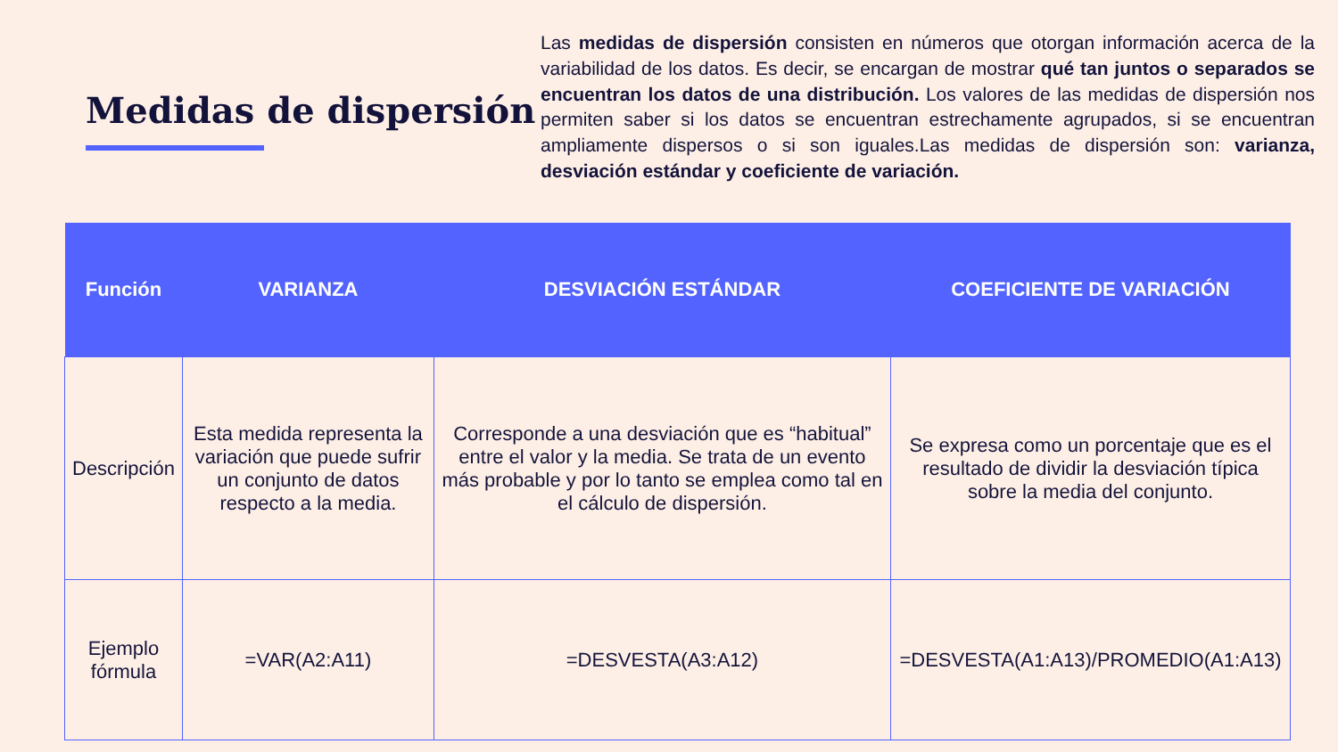Medidas de dispersión
Las medidas de dispersión consisten en números que otorgan información acerca de la variabilidad de los datos. Es decir, se encargan de mostrar qué tan juntos o separados se encuentran los datos de una distribución. Los valores de las medidas de dispersión nos permiten saber si los datos se encuentran estrechamente agrupados, si se encuentran ampliamente dispersos o si son iguales.Las medidas de dispersión son: varianza, desviación estándar y coeficiente de variación.
| Función | VARIANZA | DESVIACIÓN ESTÁNDAR | COEFICIENTE DE VARIACIÓN |
| --- | --- | --- | --- |
| Descripción | Esta medida representa la variación que puede sufrir un conjunto de datos respecto a la media. | Corresponde a una desviación que es “habitual” entre el valor y la media. Se trata de un evento más probable y por lo tanto se emplea como tal en el cálculo de dispersión. | Se expresa como un porcentaje que es el resultado de dividir la desviación típica sobre la media del conjunto. |
| Ejemplo fórmula | =VAR(A2:A11) | =DESVESTA(A3:A12) | =DESVESTA(A1:A13)/PROMEDIO(A1:A13) |